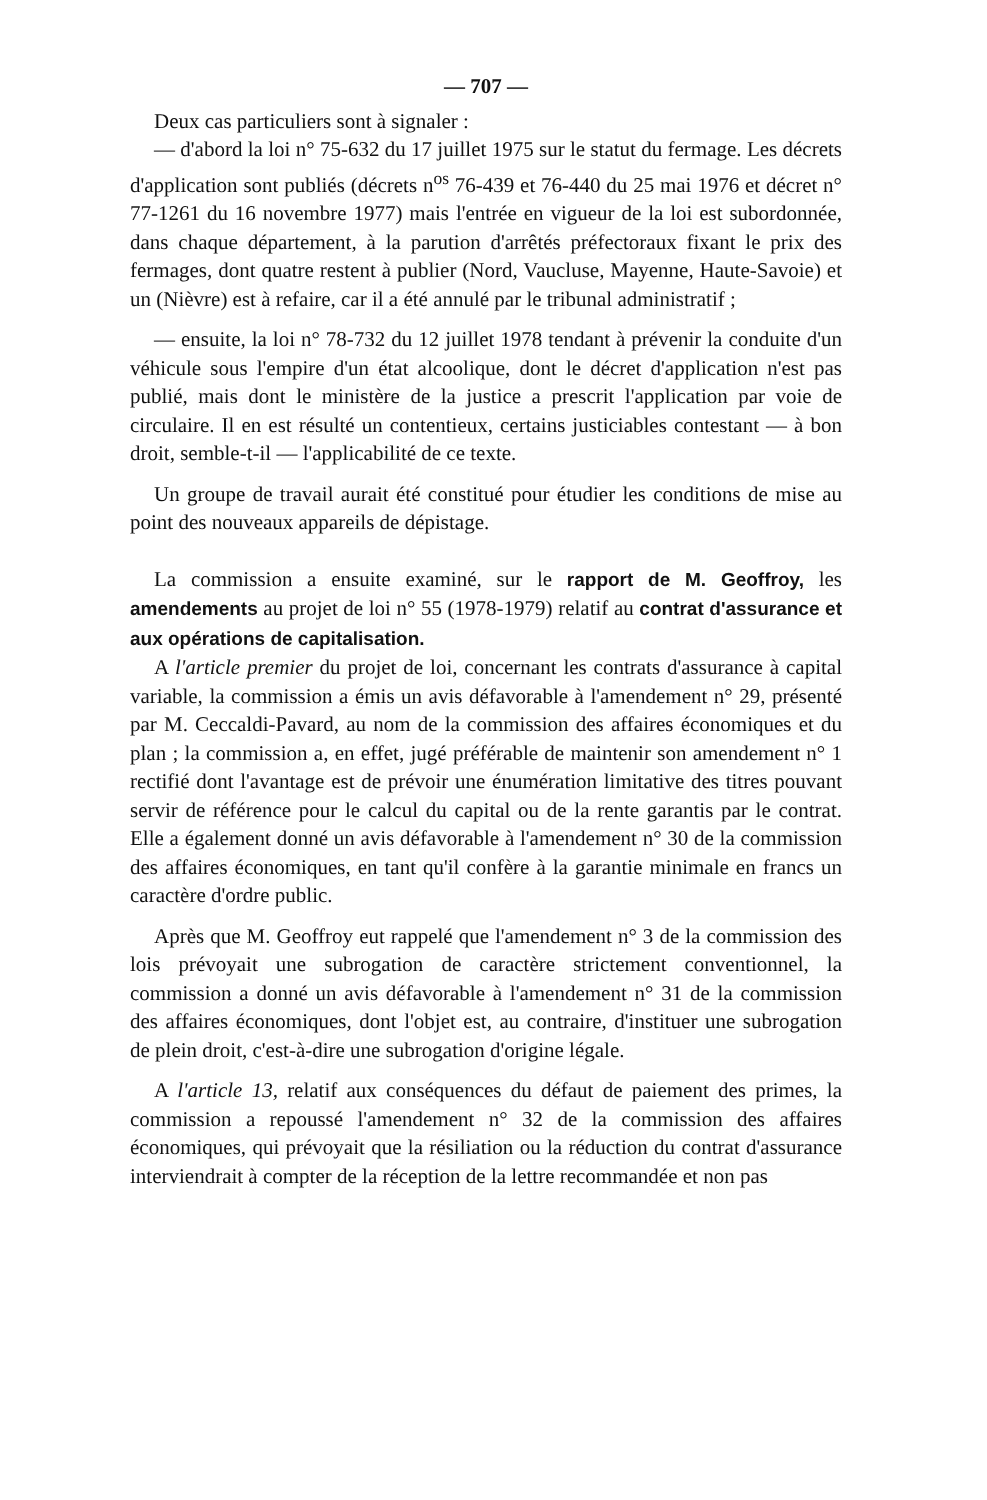— 707 —
Deux cas particuliers sont à signaler :
— d'abord la loi n° 75-632 du 17 juillet 1975 sur le statut du fermage. Les décrets d'application sont publiés (décrets n<sup>os</sup> 76-439 et 76-440 du 25 mai 1976 et décret n° 77-1261 du 16 novembre 1977) mais l'entrée en vigueur de la loi est subordonnée, dans chaque département, à la parution d'arrêtés préfectoraux fixant le prix des fermages, dont quatre restent à publier (Nord, Vaucluse, Mayenne, Haute-Savoie) et un (Nièvre) est à refaire, car il a été annulé par le tribunal administratif ;
— ensuite, la loi n° 78-732 du 12 juillet 1978 tendant à prévenir la conduite d'un véhicule sous l'empire d'un état alcoolique, dont le décret d'application n'est pas publié, mais dont le ministère de la justice a prescrit l'application par voie de circulaire. Il en est résulté un contentieux, certains justiciables contestant — à bon droit, semble-t-il — l'applicabilité de ce texte.
Un groupe de travail aurait été constitué pour étudier les conditions de mise au point des nouveaux appareils de dépistage.
La commission a ensuite examiné, sur le rapport de M. Geoffroy, les amendements au projet de loi n° 55 (1978-1979) relatif au contrat d'assurance et aux opérations de capitalisation.
A l'article premier du projet de loi, concernant les contrats d'assurance à capital variable, la commission a émis un avis défavorable à l'amendement n° 29, présenté par M. Ceccaldi-Pavard, au nom de la commission des affaires économiques et du plan ; la commission a, en effet, jugé préférable de maintenir son amendement n° 1 rectifié dont l'avantage est de prévoir une énumération limitative des titres pouvant servir de référence pour le calcul du capital ou de la rente garantis par le contrat. Elle a également donné un avis défavorable à l'amendement n° 30 de la commission des affaires économiques, en tant qu'il confère à la garantie minimale en francs un caractère d'ordre public.
Après que M. Geoffroy eut rappelé que l'amendement n° 3 de la commission des lois prévoyait une subrogation de caractère strictement conventionnel, la commission a donné un avis défavorable à l'amendement n° 31 de la commission des affaires économiques, dont l'objet est, au contraire, d'instituer une subrogation de plein droit, c'est-à-dire une subrogation d'origine légale.
A l'article 13, relatif aux conséquences du défaut de paiement des primes, la commission a repoussé l'amendement n° 32 de la commission des affaires économiques, qui prévoyait que la résiliation ou la réduction du contrat d'assurance interviendrait à compter de la réception de la lettre recommandée et non pas